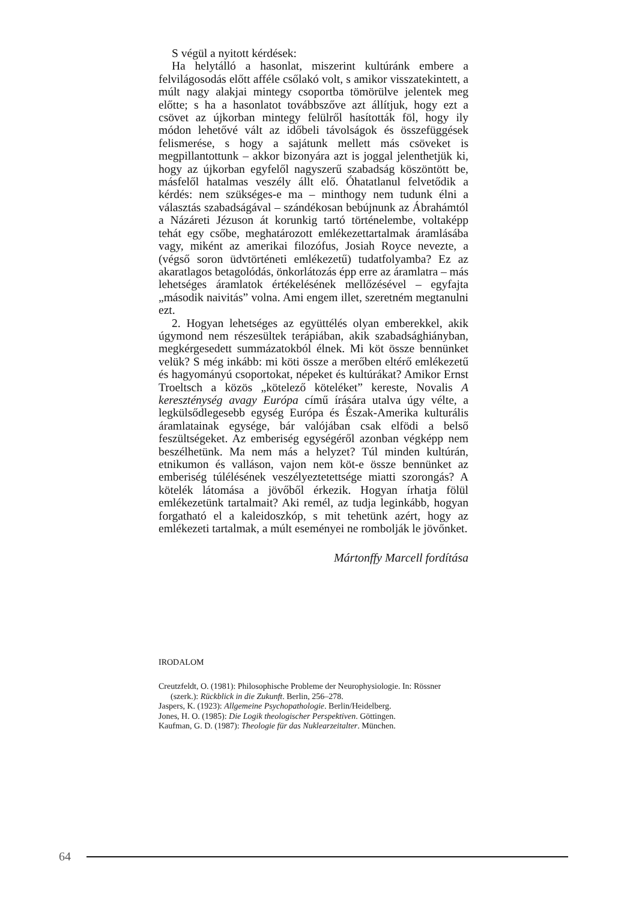S végül a nyitott kérdések:
Ha helytálló a hasonlat, miszerint kultúránk embere a felvilágosodás előtt afféle csőlakó volt, s amikor visszatekintett, a múlt nagy alakjai mintegy csoportba tömörülve jelentek meg előtte; s ha a hasonlatot továbbszőve azt állítjuk, hogy ezt a csövet az újkorban mintegy felülről hasították föl, hogy ily módon lehetővé vált az időbeli távolságok és összefüggések felismerése, s hogy a sajátunk mellett más csöveket is megpillantottunk – akkor bizonyára azt is joggal jelenthetjük ki, hogy az újkorban egyfelől nagyszerű szabadság köszöntött be, másfelől hatalmas veszély állt elő. Óhatatlanul felvetődik a kérdés: nem szükséges-e ma – minthogy nem tudunk élni a választás szabadságával – szándékosan bebújnunk az Ábrahámtól a Názáreti Jézuson át korunkig tartó történelembe, voltaképp tehát egy csőbe, meghatározott emlékezettartalmak áramlásába vagy, miként az amerikai filozófus, Josiah Royce nevezte, a (végső soron üdvtörténeti emlékezetű) tudatfolyamba? Ez az akaratlagos betagolódás, önkorlátozás épp erre az áramlatra – más lehetséges áramlatok értékelésének mellőzésével – egyfajta „második naivitás” volna. Ami engem illet, szeretném megtanulni ezt.
2. Hogyan lehetséges az együttélés olyan emberekkel, akik úgymond nem részesültek terápiában, akik szabadsághiányban, megkérgesedett summázatokból élnek. Mi köt össze bennünket velük? S még inkább: mi köti össze a merőben eltérő emlékezetű és hagyományú csoportokat, népeket és kultúrákat? Amikor Ernst Troeltsch a közös „kötelező köteléket” kereste, Novalis A kereszténység avagy Európa című írására utalva úgy vélte, a legkülsődlegesebb egység Európa és Észak-Amerika kulturális áramlatainak egysége, bár valójában csak elfödi a belső feszültségeket. Az emberiség egységéről azonban végképp nem beszélhetünk. Ma nem más a helyzet? Túl minden kultúrán, etnikumon és valláson, vajon nem köt-e össze bennünket az emberiség túlélésének veszélyeztetettsége miatti szorongás? A kötelék látomása a jövőből érkezik. Hogyan írhatja fölül emlékezetünk tartalmait? Aki remél, az tudja leginkább, hogyan forgatható el a kaleidoszkóp, s mit tehetünk azért, hogy az emlékezeti tartalmak, a múlt eseményei ne rombolják le jövőnket.
Mártonffy Marcell fordítása
IRODALOM
Creutzfeldt, O. (1981): Philosophische Probleme der Neurophysiologie. In: Rössner (szerk.): Rückblick in die Zukunft. Berlin, 256–278.
Jaspers, K. (1923): Allgemeine Psychopathologie. Berlin/Heidelberg.
Jones, H. O. (1985): Die Logik theologischer Perspektiven. Göttingen.
Kaufman, G. D. (1987): Theologie für das Nuklearzeitalter. München.
64